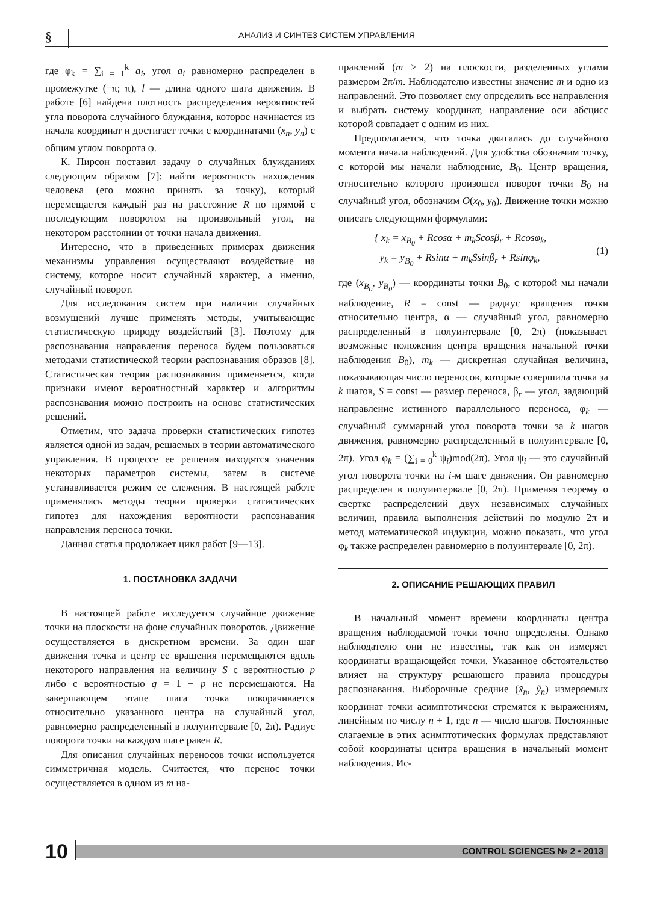§ АНАЛИЗ И СИНТЕЗ СИСТЕМ УПРАВЛЕНИЯ
где φ<sub>k</sub> = ∑<sub>i = 1</sub><sup>k</sup> a<sub>i</sub>, угол a<sub>i</sub> равномерно распределен в промежутке (−π; π), l — длина одного шага движения. В работе [6] найдена плотность распределения вероятностей угла поворота случайного блуждания, которое начинается из начала координат и достигает точки с координатами (x<sub>n</sub>, y<sub>n</sub>) с общим углом поворота φ.
К. Пирсон поставил задачу о случайных блужданиях следующим образом [7]: найти вероятность нахождения человека (его можно принять за точку), который перемещается каждый раз на расстояние R по прямой с последующим поворотом на произвольный угол, на некотором расстоянии от точки начала движения.
Интересно, что в приведенных примерах движения механизмы управления осуществляют воздействие на систему, которое носит случайный характер, а именно, случайный поворот.
Для исследования систем при наличии случайных возмущений лучше применять методы, учитывающие статистическую природу воздействий [3]. Поэтому для распознавания направления переноса будем пользоваться методами статистической теории распознавания образов [8]. Статистическая теория распознавания применяется, когда признаки имеют вероятностный характер и алгоритмы распознавания можно построить на основе статистических решений.
Отметим, что задача проверки статистических гипотез является одной из задач, решаемых в теории автоматического управления. В процессе ее решения находятся значения некоторых параметров системы, затем в системе устанавливается режим ее слежения. В настоящей работе применялись методы теории проверки статистических гипотез для нахождения вероятности распознавания направления переноса точки.
Данная статья продолжает цикл работ [9—13].
1. ПОСТАНОВКА ЗАДАЧИ
В настоящей работе исследуется случайное движение точки на плоскости на фоне случайных поворотов. Движение осуществляется в дискретном времени. За один шаг движения точка и центр ее вращения перемещаются вдоль некоторого направления на величину S с вероятностью p либо с вероятностью q = 1 − p не перемещаются. На завершающем этапе шага точка поворачивается относительно указанного центра на случайный угол, равномерно распределенный в полуинтервале [0, 2π). Радиус поворота точки на каждом шаге равен R.
Для описания случайных переносов точки используется симметричная модель. Считается, что перенос точки осуществляется в одном из m на-
правлений (m ≥ 2) на плоскости, разделенных углами размером 2π/m. Наблюдателю известны значение m и одно из направлений. Это позволяет ему определить все направления и выбрать систему координат, направление оси абсцисс которой совпадает с одним из них.
Предполагается, что точка двигалась до случайного момента начала наблюдений. Для удобства обозначим точку, с которой мы начали наблюдение, B<sub>0</sub>. Центр вращения, относительно которого произошел поворот точки B<sub>0</sub> на случайный угол, обозначим O(x<sub>0</sub>, y<sub>0</sub>). Движение точки можно описать следующими формулами:
{ x<sub>k</sub> = x<sub>B<sub>0</sub></sub> + Rcosα + m<sub>k</sub>Scosβ<sub>r</sub> + Rcosφ<sub>k</sub>,
y<sub>k</sub> = y<sub>B<sub>0</sub></sub> + Rsinα + m<sub>k</sub>Ssinβ<sub>r</sub> + Rsinφ<sub>k</sub>,
(1)
где (x<sub>B<sub>0</sub></sub>, y<sub>B<sub>0</sub></sub>) — координаты точки B<sub>0</sub>, с которой мы начали наблюдение, R = const — радиус вращения точки относительно центра, α — случайный угол, равномерно распределенный в полуинтервале [0, 2π) (показывает возможные положения центра вращения начальной точки наблюдения B<sub>0</sub>), m<sub>k</sub> — дискретная случайная величина, показывающая число переносов, которые совершила точка за k шагов, S = const — размер переноса, β<sub>r</sub> — угол, задающий направление истинного параллельного переноса, φ<sub>k</sub> — случайный суммарный угол поворота точки за k шагов движения, равномерно распределенный в полуинтервале [0, 2π). Угол φ<sub>k</sub> = (∑<sub>i = 0</sub><sup>k</sup> ψ<sub>i</sub>)mod(2π). Угол ψ<sub>i</sub> — это случайный угол поворота точки на i-м шаге движения. Он равномерно распределен в полуинтервале [0, 2π). Применяя теорему о свертке распределений двух независимых случайных величин, правила выполнения действий по модулю 2π и метод математической индукции, можно показать, что угол φ<sub>k</sub> также распределен равномерно в полуинтервале [0, 2π).
2. ОПИСАНИЕ РЕШАЮЩИХ ПРАВИЛ
В начальный момент времени координаты центра вращения наблюдаемой точки точно определены. Однако наблюдателю они не известны, так как он измеряет координаты вращающейся точки. Указанное обстоятельство влияет на структуру решающего правила процедуры распознавания. Выборочные средние (x̃<sub>n</sub>, ỹ<sub>n</sub>) измеряемых координат точки асимптотически стремятся к выражениям, линейным по числу n + 1, где n — число шагов. Постоянные слагаемые в этих асимптотических формулах представляют собой координаты центра вращения в начальный момент наблюдения. Ис-
10
CONTROL SCIENCES № 2 • 2013